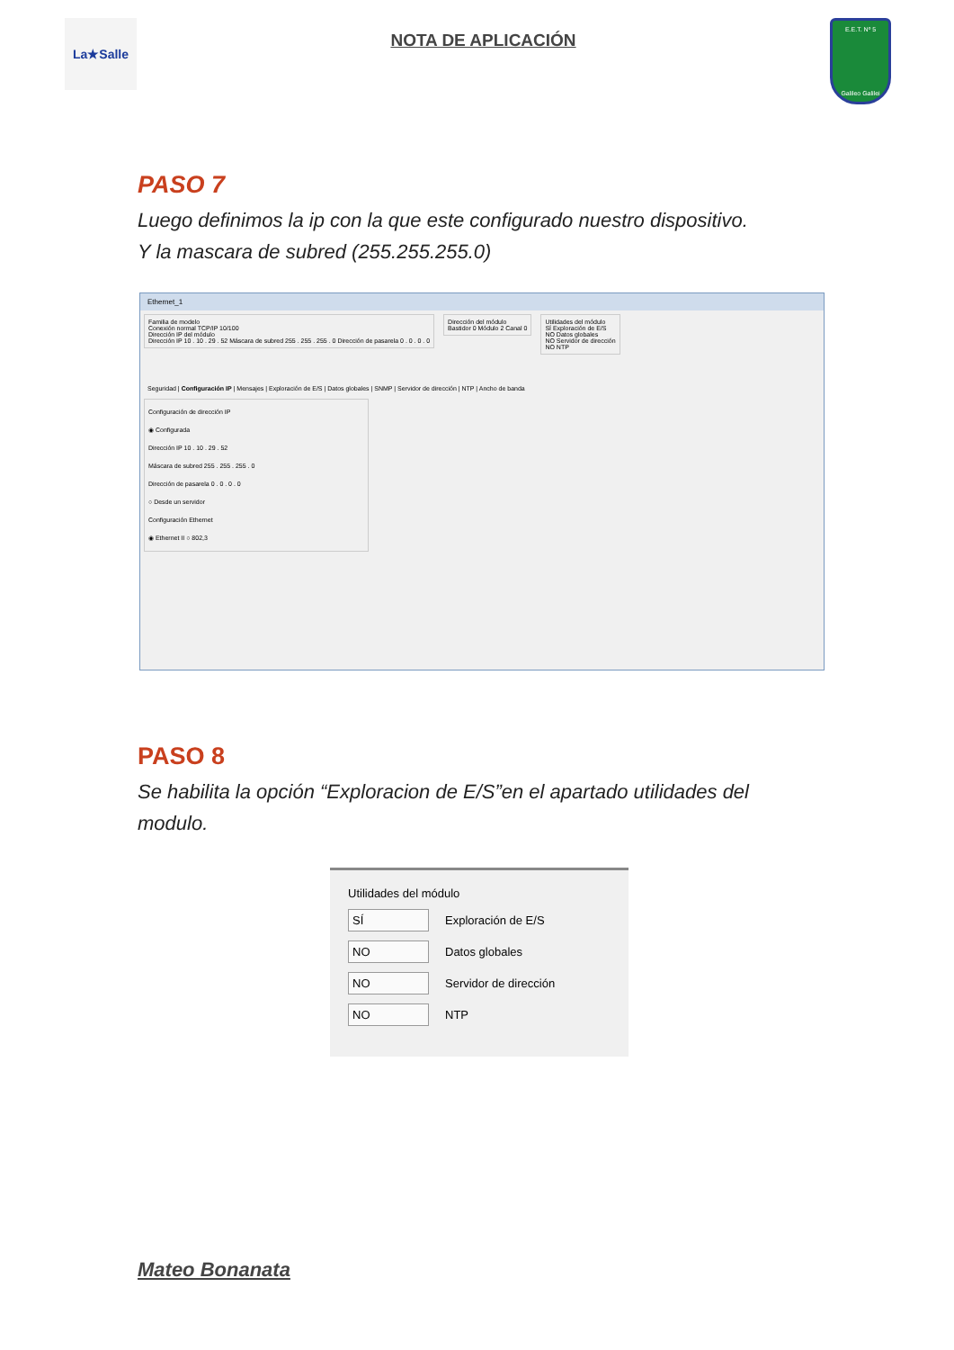La★Salle
NOTA DE APLICACIÓN
E.E.T. Nº 5
Galileo Galilei
PASO 7
Luego definimos la ip con la que este configurado nuestro dispositivo.
Y la mascara de subred (255.255.255.0)
Ethernet_1
Familia de modelo
Conexión normal TCP/IP 10/100
Dirección IP del módulo
Dirección IP 10 . 10 . 29 . 52 Máscara de subred 255 . 255 . 255 . 0 Dirección de pasarela 0 . 0 . 0 . 0
Dirección del módulo
Bastidor 0 Módulo 2 Canal 0
Utilidades del módulo
SÍ Exploración de E/S
NO Datos globales
NO Servidor de dirección
NO NTP
Seguridad | Configuración IP | Mensajes | Exploración de E/S | Datos globales | SNMP | Servidor de dirección | NTP | Ancho de banda
Configuración de dirección IP
◉ Configurada
Dirección IP 10 . 10 . 29 . 52
Máscara de subred 255 . 255 . 255 . 0
Dirección de pasarela 0 . 0 . 0 . 0
○ Desde un servidor
Configuración Ethernet
◉ Ethernet II ○ 802,3
PASO 8
Se habilita la opción “Exploracion de E/S”en el apartado utilidades del modulo.
Utilidades del módulo
SÍ Exploración de E/S
NO Datos globales
NO Servidor de dirección
NO NTP
Mateo Bonanata